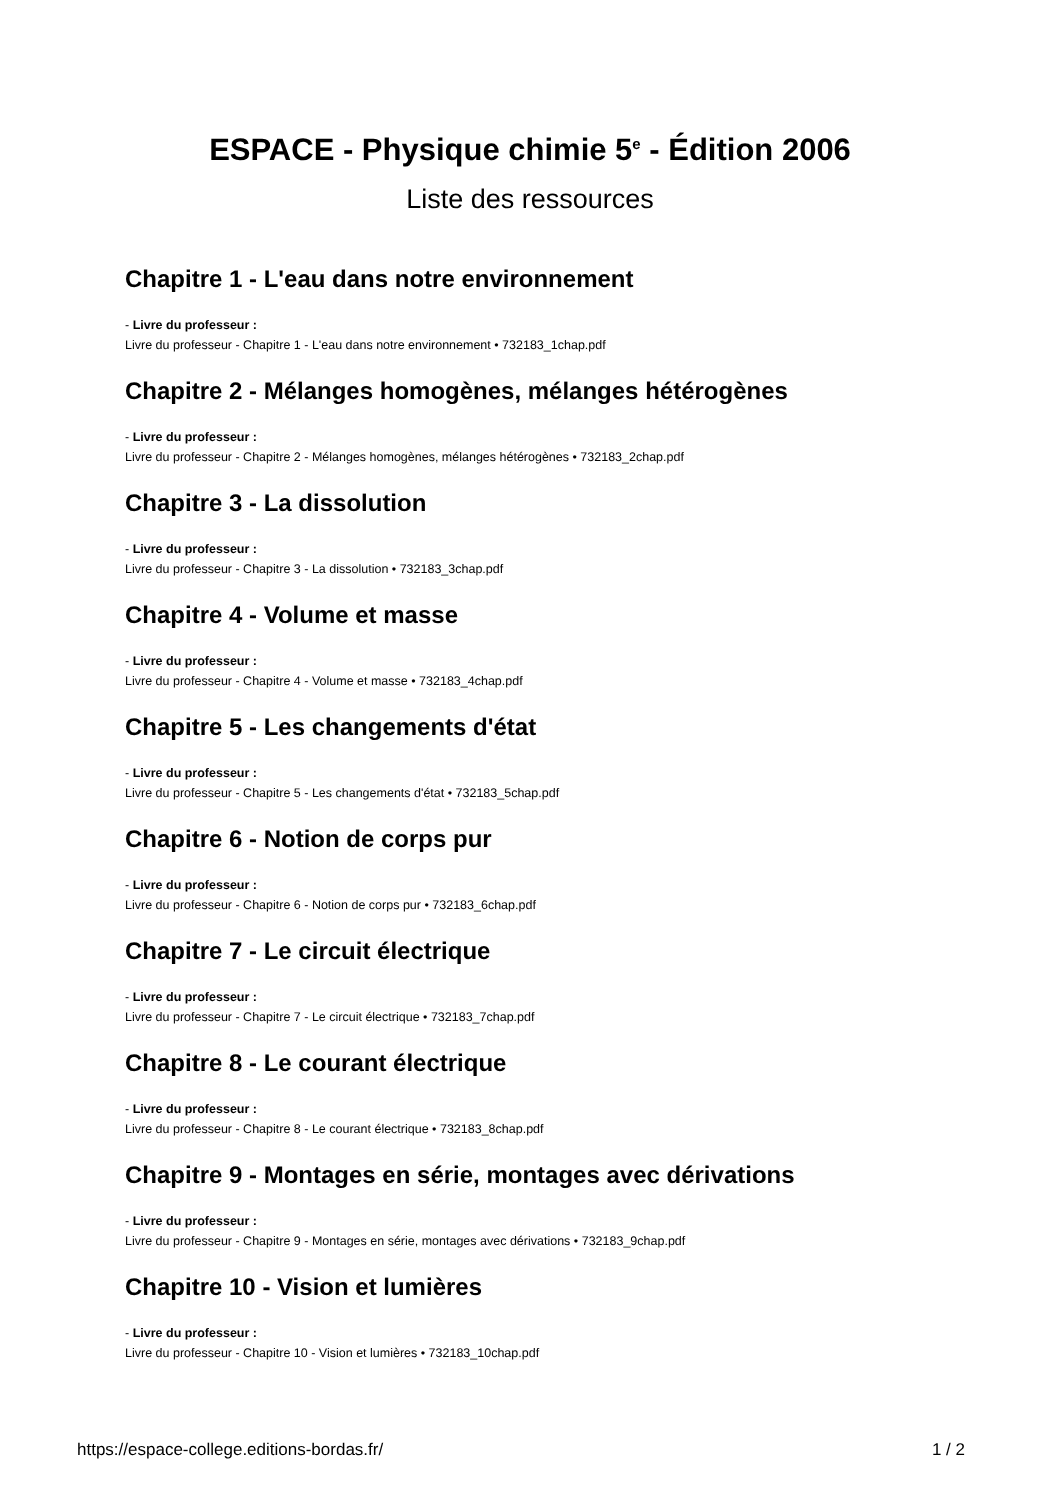ESPACE - Physique chimie 5<sup>e</sup> - Édition 2006
Liste des ressources
Chapitre 1 - L'eau dans notre environnement
- Livre du professeur :
Livre du professeur - Chapitre 1 - L'eau dans notre environnement • 732183_1chap.pdf
Chapitre 2 - Mélanges homogènes, mélanges hétérogènes
- Livre du professeur :
Livre du professeur - Chapitre 2 - Mélanges homogènes, mélanges hétérogènes • 732183_2chap.pdf
Chapitre 3 - La dissolution
- Livre du professeur :
Livre du professeur - Chapitre 3 - La dissolution • 732183_3chap.pdf
Chapitre 4 - Volume et masse
- Livre du professeur :
Livre du professeur - Chapitre 4 - Volume et masse • 732183_4chap.pdf
Chapitre 5 - Les changements d'état
- Livre du professeur :
Livre du professeur - Chapitre 5 - Les changements d'état • 732183_5chap.pdf
Chapitre 6 - Notion de corps pur
- Livre du professeur :
Livre du professeur - Chapitre 6 - Notion de corps pur • 732183_6chap.pdf
Chapitre 7 - Le circuit électrique
- Livre du professeur :
Livre du professeur - Chapitre 7 - Le circuit électrique • 732183_7chap.pdf
Chapitre 8 - Le courant électrique
- Livre du professeur :
Livre du professeur - Chapitre 8 - Le courant électrique • 732183_8chap.pdf
Chapitre 9 - Montages en série, montages avec dérivations
- Livre du professeur :
Livre du professeur - Chapitre 9 - Montages en série, montages avec dérivations • 732183_9chap.pdf
Chapitre 10 - Vision et lumières
- Livre du professeur :
Livre du professeur - Chapitre 10 - Vision et lumières • 732183_10chap.pdf
https://espace-college.editions-bordas.fr/ 1 / 2